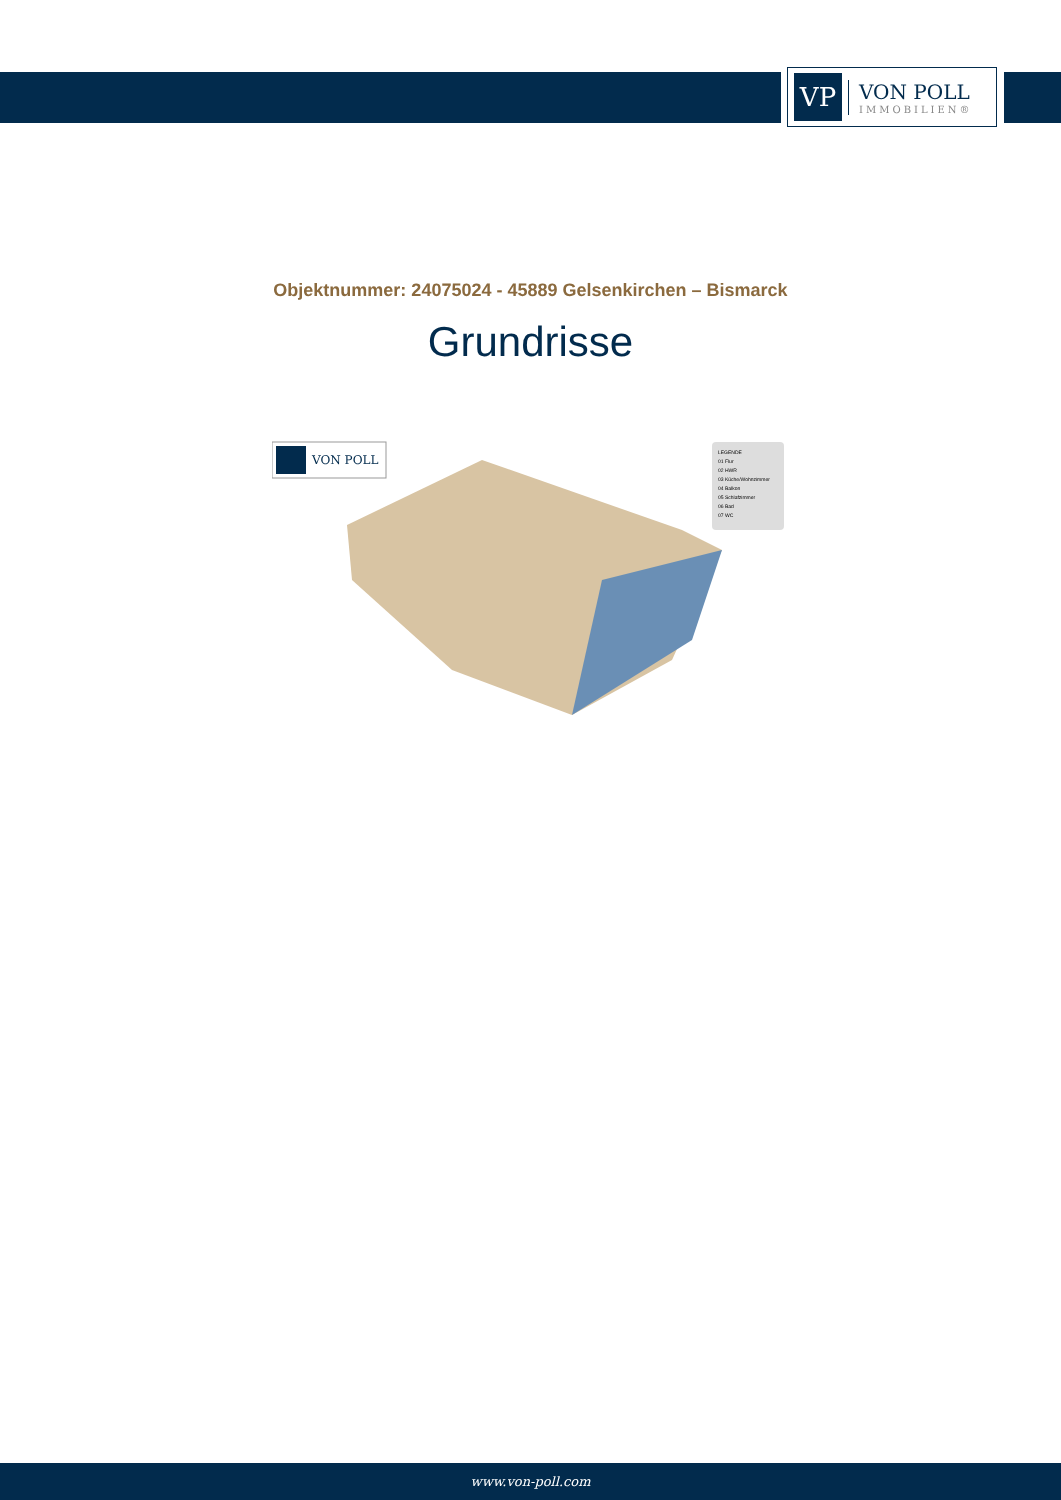VP
VON POLL
IMMOBILIEN®
Objektnummer: 24075024 - 45889 Gelsenkirchen – Bismarck
Grundrisse
VON POLL
LEGENDE
01 Flur
02 HWR
03 Küche/Wohnzimmer
04 Balkon
05 Schlafzimmer
06 Bad
07 WC
www.von-poll.com